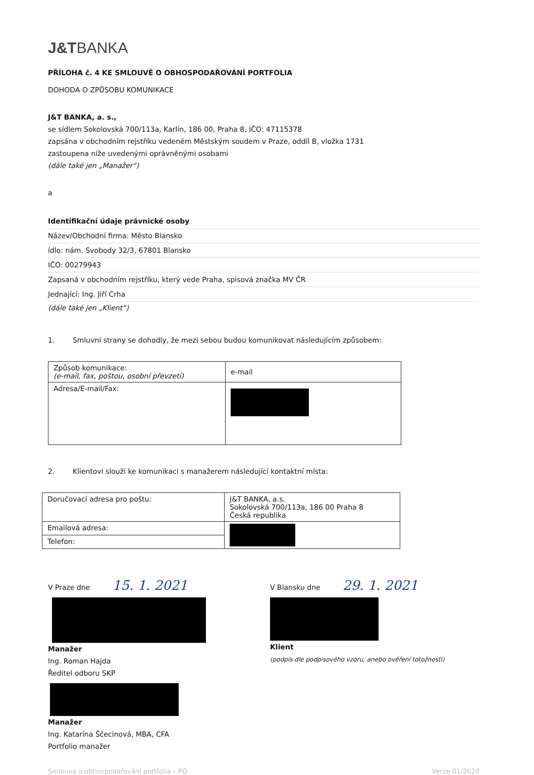J&TBANKA
PŘÍLOHA č. 4 KE SMLOUVĚ O OBHOSPODAŘOVÁNÍ PORTFOLIA
DOHODA O ZPŮSOBU KOMUNIKACE
J&T BANKA, a. s.,
se sídlem Sokolovská 700/113a, Karlín, 186 00, Praha 8, IČO: 47115378
zapsána v obchodním rejstříku vedeném Městským soudem v Praze, oddíl B, vložka 1731
zastoupena níže uvedenými oprávněnými osobami
(dále také jen „Manažer“)
a
Identifikační údaje právnické osoby
Název/Obchodní firma: Město Blansko
ídlo: nám. Svobody 32/3, 67801 Blansko
IČO: 00279943
Zapsaná v obchodním rejstříku, který vede Praha, spisová značka MV ČR
Jednající: Ing. Jiří Crha
(dále také jen „Klient“)
1. Smluvní strany se dohodly, že mezi sebou budou komunikovat následujícím způsobem:
| Způsob komunikace: (e-mail, fax, poštou, osobní převzetí) | e-mail |
| Adresa/E-mail/Fax: | |
2. Klientovi slouží ke komunikaci s manažerem následující kontaktní místa:
| Doručovací adresa pro poštu: | J&T BANKA, a.s. Sokolovská 700/113a, 186 00 Praha 8 Česká republika |
| Emailová adresa: | |
| Telefon: | |
V Praze dne 15. 1. 2021
Manažer
Ing. Roman Hajda
Ředitel odboru SKP
Manažer
Ing. Katarína Ščecinová, MBA, CFA
Portfolio manažer
V Blansku dne 29. 1. 2021
Klient
(podpis dle podpisového vzoru, anebo ověření totožnosti)
Smlouva o obhospodařování portfolia – PO Verze 01/2020